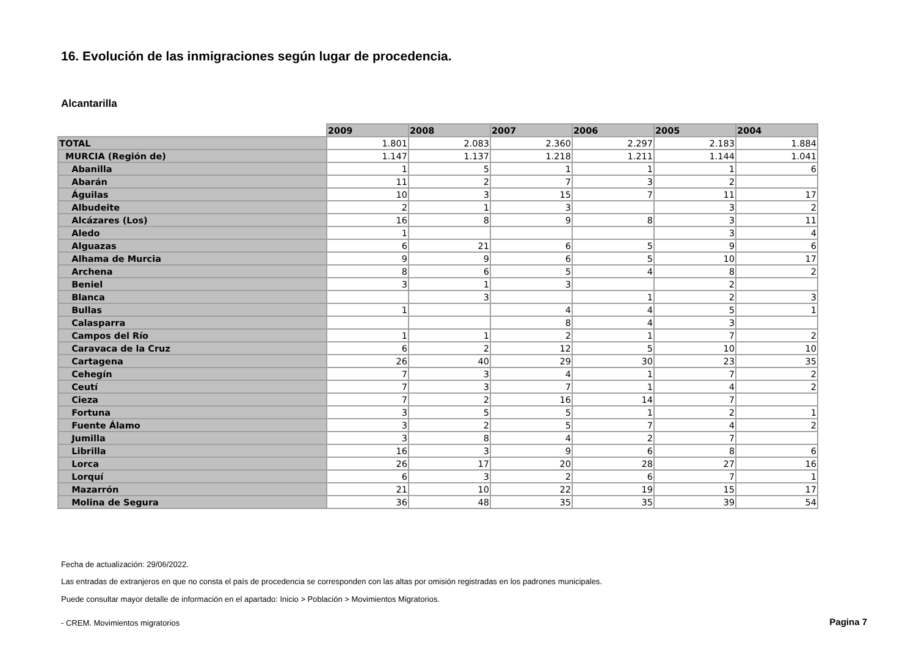16. Evolución de las inmigraciones según lugar de procedencia.
Alcantarilla
| | 2009 | 2008 | 2007 | 2006 | 2005 | 2004 |
| TOTAL | 1.801 | 2.083 | 2.360 | 2.297 | 2.183 | 1.884 |
| MURCIA (Región de) | 1.147 | 1.137 | 1.218 | 1.211 | 1.144 | 1.041 |
| Abanilla | 1 | 5 | 1 | 1 | 1 | 6 |
| Abarán | 11 | 2 | 7 | 3 | 2 | |
| Águilas | 10 | 3 | 15 | 7 | 11 | 17 |
| Albudeite | 2 | 1 | 3 | | 3 | 2 |
| Alcázares (Los) | 16 | 8 | 9 | 8 | 3 | 11 |
| Aledo | 1 | | | | 3 | 4 |
| Alguazas | 6 | 21 | 6 | 5 | 9 | 6 |
| Alhama de Murcia | 9 | 9 | 6 | 5 | 10 | 17 |
| Archena | 8 | 6 | 5 | 4 | 8 | 2 |
| Beniel | 3 | 1 | 3 | | 2 | |
| Blanca | | 3 | | 1 | 2 | 3 |
| Bullas | 1 | | 4 | 4 | 5 | 1 |
| Calasparra | | | 8 | 4 | 3 | |
| Campos del Río | 1 | 1 | 2 | 1 | 7 | 2 |
| Caravaca de la Cruz | 6 | 2 | 12 | 5 | 10 | 10 |
| Cartagena | 26 | 40 | 29 | 30 | 23 | 35 |
| Cehegín | 7 | 3 | 4 | 1 | 7 | 2 |
| Ceutí | 7 | 3 | 7 | 1 | 4 | 2 |
| Cieza | 7 | 2 | 16 | 14 | 7 | |
| Fortuna | 3 | 5 | 5 | 1 | 2 | 1 |
| Fuente Álamo | 3 | 2 | 5 | 7 | 4 | 2 |
| Jumilla | 3 | 8 | 4 | 2 | 7 | |
| Librilla | 16 | 3 | 9 | 6 | 8 | 6 |
| Lorca | 26 | 17 | 20 | 28 | 27 | 16 |
| Lorquí | 6 | 3 | 2 | 6 | 7 | 1 |
| Mazarrón | 21 | 10 | 22 | 19 | 15 | 17 |
| Molina de Segura | 36 | 48 | 35 | 35 | 39 | 54 |
Fecha de actualización: 29/06/2022.
Las entradas de extranjeros en que no consta el país de procedencia se corresponden con las altas por omisión registradas en los padrones municipales.
Puede consultar mayor detalle de información en el apartado: Inicio > Población > Movimientos Migratorios.
- CREM. Movimientos migratorios
Pagina 7